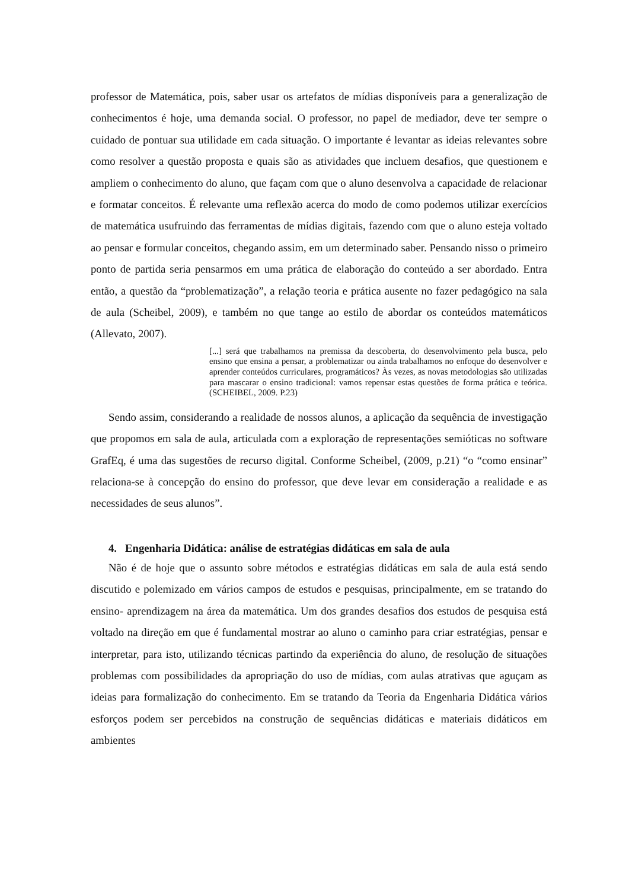professor de Matemática, pois, saber usar os artefatos de mídias disponíveis para a generalização de conhecimentos é hoje, uma demanda social. O professor, no papel de mediador, deve ter sempre o cuidado de pontuar sua utilidade em cada situação. O importante é levantar as ideias relevantes sobre como resolver a questão proposta e quais são as atividades que incluem desafios, que questionem e ampliem o conhecimento do aluno, que façam com que o aluno desenvolva a capacidade de relacionar e formatar conceitos. É relevante uma reflexão acerca do modo de como podemos utilizar exercícios de matemática usufruindo das ferramentas de mídias digitais, fazendo com que o aluno esteja voltado ao pensar e formular conceitos, chegando assim, em um determinado saber. Pensando nisso o primeiro ponto de partida seria pensarmos em uma prática de elaboração do conteúdo a ser abordado. Entra então, a questão da “problematização”, a relação teoria e prática ausente no fazer pedagógico na sala de aula (Scheibel, 2009), e também no que tange ao estilo de abordar os conteúdos matemáticos (Allevato, 2007).
[...] será que trabalhamos na premissa da descoberta, do desenvolvimento pela busca, pelo ensino que ensina a pensar, a problematizar ou ainda trabalhamos no enfoque do desenvolver e aprender conteúdos curriculares, programáticos? Às vezes, as novas metodologias são utilizadas para mascarar o ensino tradicional: vamos repensar estas questões de forma prática e teórica. (SCHEIBEL, 2009. P.23)
Sendo assim, considerando a realidade de nossos alunos, a aplicação da sequência de investigação que propomos em sala de aula, articulada com a exploração de representações semióticas no software GrafEq, é uma das sugestões de recurso digital. Conforme Scheibel, (2009, p.21) “o “como ensinar” relaciona-se à concepção do ensino do professor, que deve levar em consideração a realidade e as necessidades de seus alunos”.
4. Engenharia Didática: análise de estratégias didáticas em sala de aula
Não é de hoje que o assunto sobre métodos e estratégias didáticas em sala de aula está sendo discutido e polemizado em vários campos de estudos e pesquisas, principalmente, em se tratando do ensino- aprendizagem na área da matemática. Um dos grandes desafios dos estudos de pesquisa está voltado na direção em que é fundamental mostrar ao aluno o caminho para criar estratégias, pensar e interpretar, para isto, utilizando técnicas partindo da experiência do aluno, de resolução de situações problemas com possibilidades da apropriação do uso de mídias, com aulas atrativas que aguçam as ideias para formalização do conhecimento. Em se tratando da Teoria da Engenharia Didática vários esforços podem ser percebidos na construção de sequências didáticas e materiais didáticos em ambientes